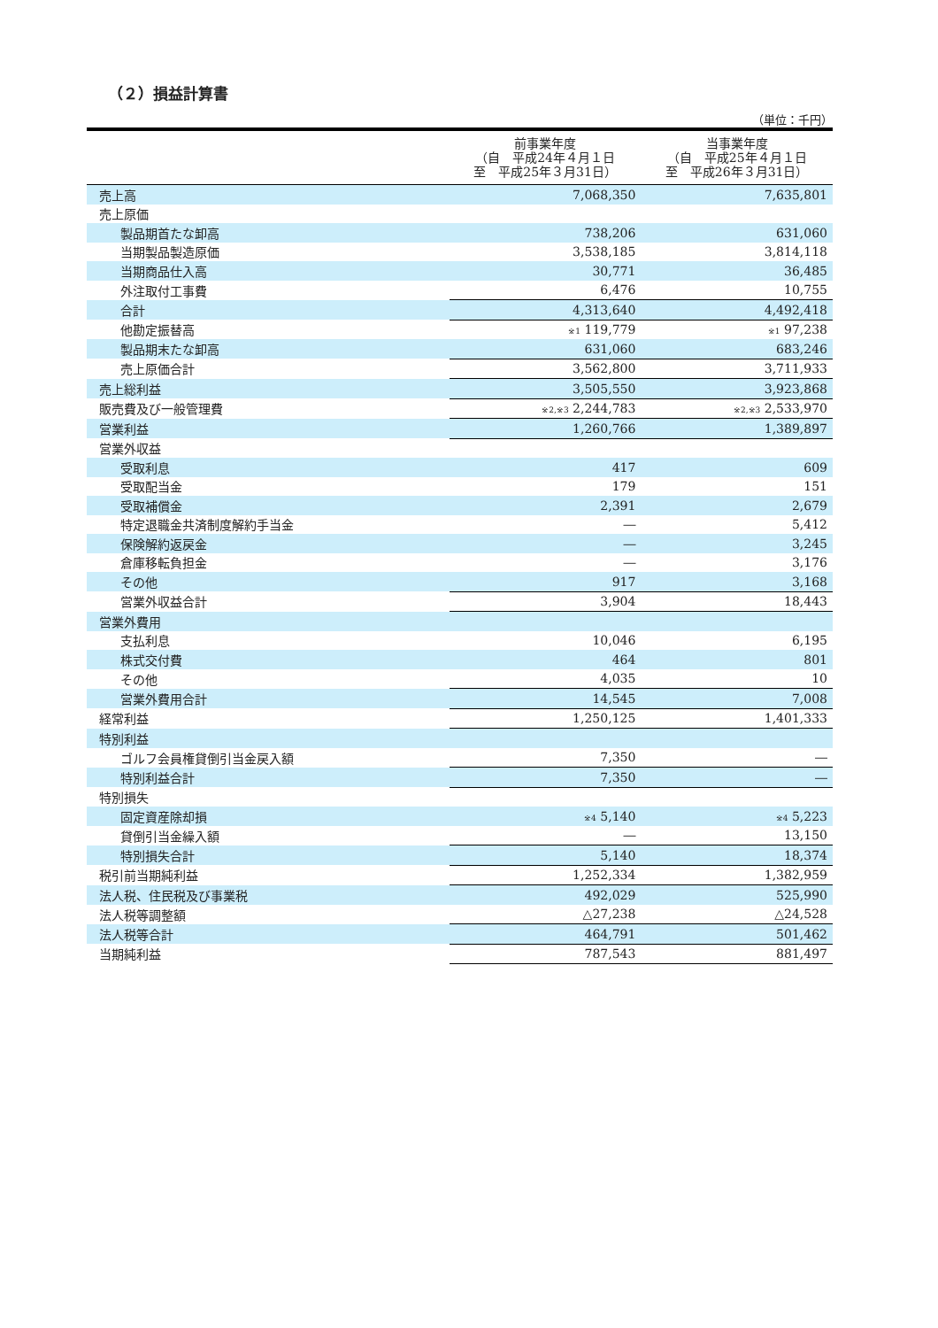（２）損益計算書
（単位：千円）
| | 前事業年度 （自 平成24年４月１日 至 平成25年３月31日） | 当事業年度 （自 平成25年４月１日 至 平成26年３月31日） |
| --- | --- | --- |
| 売上高 | 7,068,350 | 7,635,801 |
| 売上原価 | | |
| 製品期首たな卸高 | 738,206 | 631,060 |
| 当期製品製造原価 | 3,538,185 | 3,814,118 |
| 当期商品仕入高 | 30,771 | 36,485 |
| 外注取付工事費 | 6,476 | 10,755 |
| 合計 | 4,313,640 | 4,492,418 |
| 他勘定振替高 | <sup>※1</sup> 119,779 | <sup>※1</sup> 97,238 |
| 製品期末たな卸高 | 631,060 | 683,246 |
| 売上原価合計 | 3,562,800 | 3,711,933 |
| 売上総利益 | 3,505,550 | 3,923,868 |
| 販売費及び一般管理費 | <sup>※2,※3</sup> 2,244,783 | <sup>※2,※3</sup> 2,533,970 |
| 営業利益 | 1,260,766 | 1,389,897 |
| 営業外収益 | | |
| 受取利息 | 417 | 609 |
| 受取配当金 | 179 | 151 |
| 受取補償金 | 2,391 | 2,679 |
| 特定退職金共済制度解約手当金 | ― | 5,412 |
| 保険解約返戻金 | ― | 3,245 |
| 倉庫移転負担金 | ― | 3,176 |
| その他 | 917 | 3,168 |
| 営業外収益合計 | 3,904 | 18,443 |
| 営業外費用 | | |
| 支払利息 | 10,046 | 6,195 |
| 株式交付費 | 464 | 801 |
| その他 | 4,035 | 10 |
| 営業外費用合計 | 14,545 | 7,008 |
| 経常利益 | 1,250,125 | 1,401,333 |
| 特別利益 | | |
| ゴルフ会員権貸倒引当金戻入額 | 7,350 | ― |
| 特別利益合計 | 7,350 | ― |
| 特別損失 | | |
| 固定資産除却損 | <sup>※4</sup> 5,140 | <sup>※4</sup> 5,223 |
| 貸倒引当金繰入額 | ― | 13,150 |
| 特別損失合計 | 5,140 | 18,374 |
| 税引前当期純利益 | 1,252,334 | 1,382,959 |
| 法人税、住民税及び事業税 | 492,029 | 525,990 |
| 法人税等調整額 | △27,238 | △24,528 |
| 法人税等合計 | 464,791 | 501,462 |
| 当期純利益 | 787,543 | 881,497 |